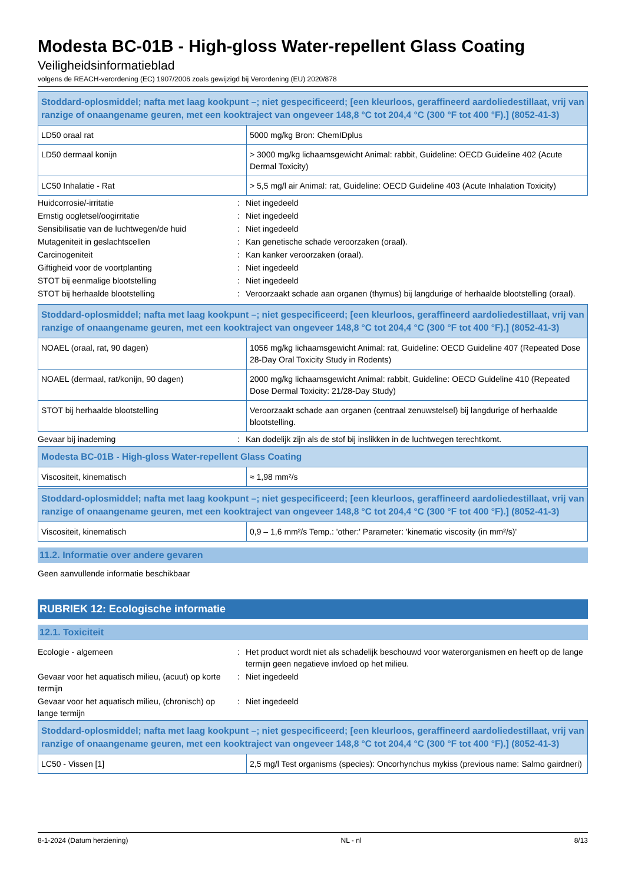Modesta BC-01B - High-gloss Water-repellent Glass Coating
Veiligheidsinformatieblad
volgens de REACH-verordening (EC) 1907/2006 zoals gewijzigd bij Verordening (EU) 2020/878
| Stoddard-oplosmiddel; nafta met laag kookpunt –; niet gespecificeerd; [een kleurloos, geraffineerd aardoliedestillaat, vrij van ranzige of onaangename geuren, met een kooktraject van ongeveer 148,8 °C tot 204,4 °C (300 °F tot 400 °F).] (8052-41-3) | |
| LD50 oraal rat | 5000 mg/kg Bron: ChemIDplus |
| LD50 dermaal konijn | > 3000 mg/kg lichaamsgewicht Animal: rabbit, Guideline: OECD Guideline 402 (Acute Dermal Toxicity) |
| LC50 Inhalatie - Rat | > 5,5 mg/l air Animal: rat, Guideline: OECD Guideline 403 (Acute Inhalation Toxicity) |
Huidcorrosie/-irritatie: Niet ingedeeld
Ernstig oogletsel/oogirritatie: Niet ingedeeld
Sensibilisatie van de luchtwegen/de huid: Niet ingedeeld
Mutageniteit in geslachtscellen: Kan genetische schade veroorzaken (oraal).
Carcinogeniteit: Kan kanker veroorzaken (oraal).
Giftigheid voor de voortplanting: Niet ingedeeld
STOT bij eenmalige blootstelling: Niet ingedeeld
STOT bij herhaalde blootstelling: Veroorzaakt schade aan organen (thymus) bij langdurige of herhaalde blootstelling (oraal).
| Stoddard-oplosmiddel; nafta met laag kookpunt –; niet gespecificeerd; [een kleurloos, geraffineerd aardoliedestillaat, vrij van ranzige of onaangename geuren, met een kooktraject van ongeveer 148,8 °C tot 204,4 °C (300 °F tot 400 °F).] (8052-41-3) | |
| NOAEL (oraal, rat, 90 dagen) | 1056 mg/kg lichaamsgewicht Animal: rat, Guideline: OECD Guideline 407 (Repeated Dose 28-Day Oral Toxicity Study in Rodents) |
| NOAEL (dermaal, rat/konijn, 90 dagen) | 2000 mg/kg lichaamsgewicht Animal: rabbit, Guideline: OECD Guideline 410 (Repeated Dose Dermal Toxicity: 21/28-Day Study) |
| STOT bij herhaalde blootstelling | Veroorzaakt schade aan organen (centraal zenuwstelsel) bij langdurige of herhaalde blootstelling. |
Gevaar bij inademing: Kan dodelijk zijn als de stof bij inslikken in de luchtwegen terechtkomt.
| Modesta BC-01B - High-gloss Water-repellent Glass Coating | |
| Viscositeit, kinematisch | ≈ 1,98 mm²/s |
| Stoddard-oplosmiddel; nafta met laag kookpunt –; niet gespecificeerd; [een kleurloos, geraffineerd aardoliedestillaat, vrij van ranzige of onaangename geuren, met een kooktraject van ongeveer 148,8 °C tot 204,4 °C (300 °F tot 400 °F).] (8052-41-3) | |
| Viscositeit, kinematisch | 0,9 – 1,6 mm²/s Temp.: 'other:' Parameter: 'kinematic viscosity (in mm²/s)' |
11.2. Informatie over andere gevaren
Geen aanvullende informatie beschikbaar
RUBRIEK 12: Ecologische informatie
12.1. Toxiciteit
Ecologie - algemeen: Het product wordt niet als schadelijk beschouwd voor waterorganismen en heeft op de lange termijn geen negatieve invloed op het milieu.
Gevaar voor het aquatisch milieu, (acuut) op korte termijn: Niet ingedeeld
Gevaar voor het aquatisch milieu, (chronisch) op lange termijn: Niet ingedeeld
| Stoddard-oplosmiddel; nafta met laag kookpunt –; niet gespecificeerd; [een kleurloos, geraffineerd aardoliedestillaat, vrij van ranzige of onaangename geuren, met een kooktraject van ongeveer 148,8 °C tot 204,4 °C (300 °F tot 400 °F).] (8052-41-3) | |
| LC50 - Vissen [1] | 2,5 mg/l Test organisms (species): Oncorhynchus mykiss (previous name: Salmo gairdneri) |
8-1-2024 (Datum herziening) NL - nl 8/13